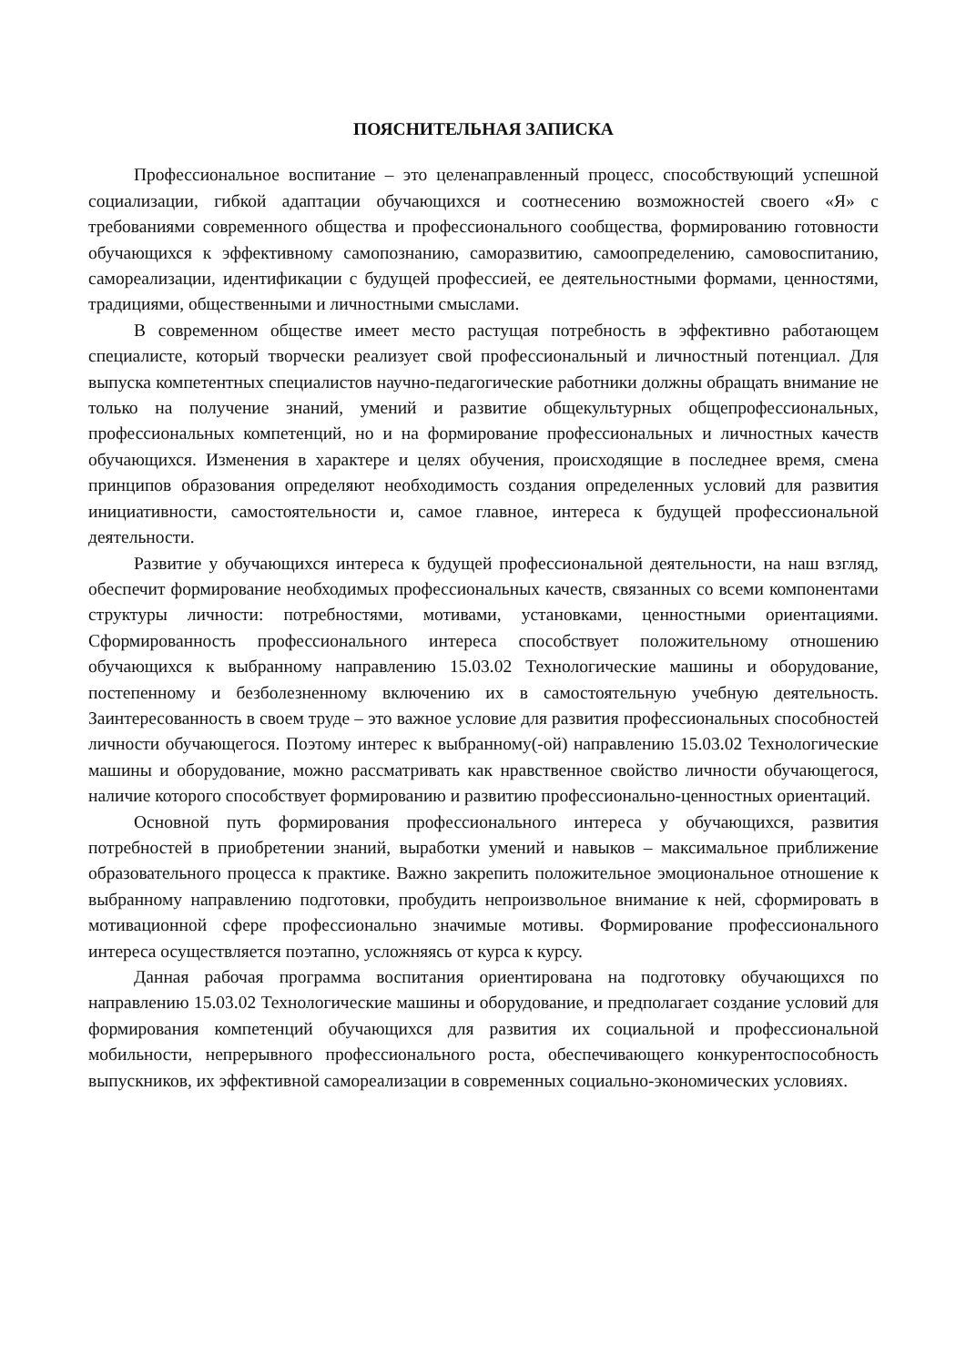ПОЯСНИТЕЛЬНАЯ ЗАПИСКА
Профессиональное воспитание – это целенаправленный процесс, способствующий успешной социализации, гибкой адаптации обучающихся и соотнесению возможностей своего «Я» с требованиями современного общества и профессионального сообщества, формированию готовности обучающихся к эффективному самопознанию, саморазвитию, самоопределению, самовоспитанию, самореализации, идентификации с будущей профессией, ее деятельностными формами, ценностями, традициями, общественными и личностными смыслами.
В современном обществе имеет место растущая потребность в эффективно работающем специалисте, который творчески реализует свой профессиональный и личностный потенциал. Для выпуска компетентных специалистов научно-педагогические работники должны обращать внимание не только на получение знаний, умений и развитие общекультурных общепрофессиональных, профессиональных компетенций, но и на формирование профессиональных и личностных качеств обучающихся. Изменения в характере и целях обучения, происходящие в последнее время, смена принципов образования определяют необходимость создания определенных условий для развития инициативности, самостоятельности и, самое главное, интереса к будущей профессиональной деятельности.
Развитие у обучающихся интереса к будущей профессиональной деятельности, на наш взгляд, обеспечит формирование необходимых профессиональных качеств, связанных со всеми компонентами структуры личности: потребностями, мотивами, установками, ценностными ориентациями. Сформированность профессионального интереса способствует положительному отношению обучающихся к выбранному направлению 15.03.02 Технологические машины и оборудование, постепенному и безболезненному включению их в самостоятельную учебную деятельность. Заинтересованность в своем труде – это важное условие для развития профессиональных способностей личности обучающегося. Поэтому интерес к выбранному(-ой) направлению 15.03.02 Технологические машины и оборудование, можно рассматривать как нравственное свойство личности обучающегося, наличие которого способствует формированию и развитию профессионально-ценностных ориентаций.
Основной путь формирования профессионального интереса у обучающихся, развития потребностей в приобретении знаний, выработки умений и навыков – максимальное приближение образовательного процесса к практике. Важно закрепить положительное эмоциональное отношение к выбранному направлению подготовки, пробудить непроизвольное внимание к ней, сформировать в мотивационной сфере профессионально значимые мотивы. Формирование профессионального интереса осуществляется поэтапно, усложняясь от курса к курсу.
Данная рабочая программа воспитания ориентирована на подготовку обучающихся по направлению 15.03.02 Технологические машины и оборудование, и предполагает создание условий для формирования компетенций обучающихся для развития их социальной и профессиональной мобильности, непрерывного профессионального роста, обеспечивающего конкурентоспособность выпускников, их эффективной самореализации в современных социально-экономических условиях.